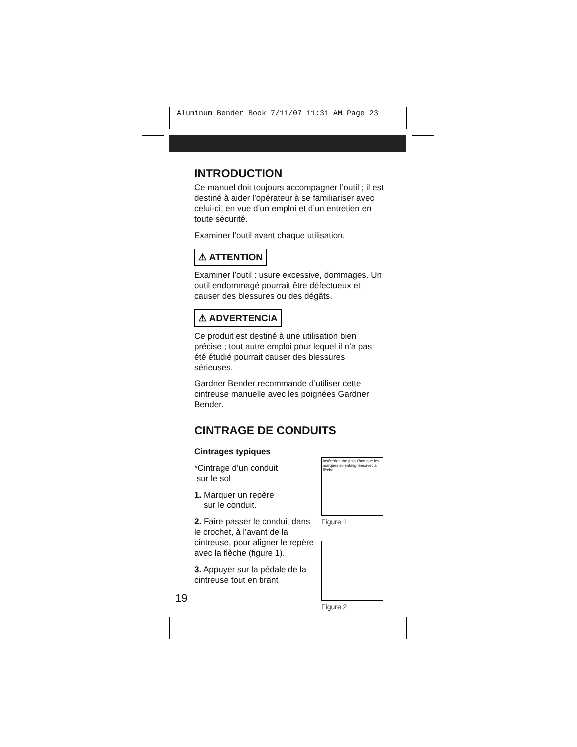Aluminum Bender Book 7/11/07 11:31 AM Page 23
INTRODUCTION
Ce manuel doit toujours accompagner l’outil ; il est destiné à aider l’opérateur à se familiariser avec celui-ci, en vue d’un emploi et d’un entretien en toute sécurité.
Examiner l’outil avant chaque utilisation.
⚠ ATTENTION
Examiner l’outil : usure excessive, dommages. Un outil endommagé pourrait être défectueux et causer des blessures ou des dégâts.
⚠ ADVERTENCIA
Ce produit est destiné à une utilisation bien précise ; tout autre emploi pour lequel il n’a pas été étudié pourrait causer des blessures sérieuses.
Gardner Bender recommande d’utiliser cette cintreuse manuelle avec les poignées Gardner Bender.
CINTRAGE DE CONDUITS
Cintrages typiques
*Cintrage d’un conduit
sur le sol
1. Marquer un repère
sur le conduit.
2. Faire passer le conduit dans le crochet, à l’avant de la cintreuse, pour aligner le repère avec la flèche (figure 1).
3. Appuyer sur la pédale de la cintreuse tout en tirant
Insérerle tube jusqu’àce que les marques soientalignéesavecla flèche.
Figure 1
Figure 2
19